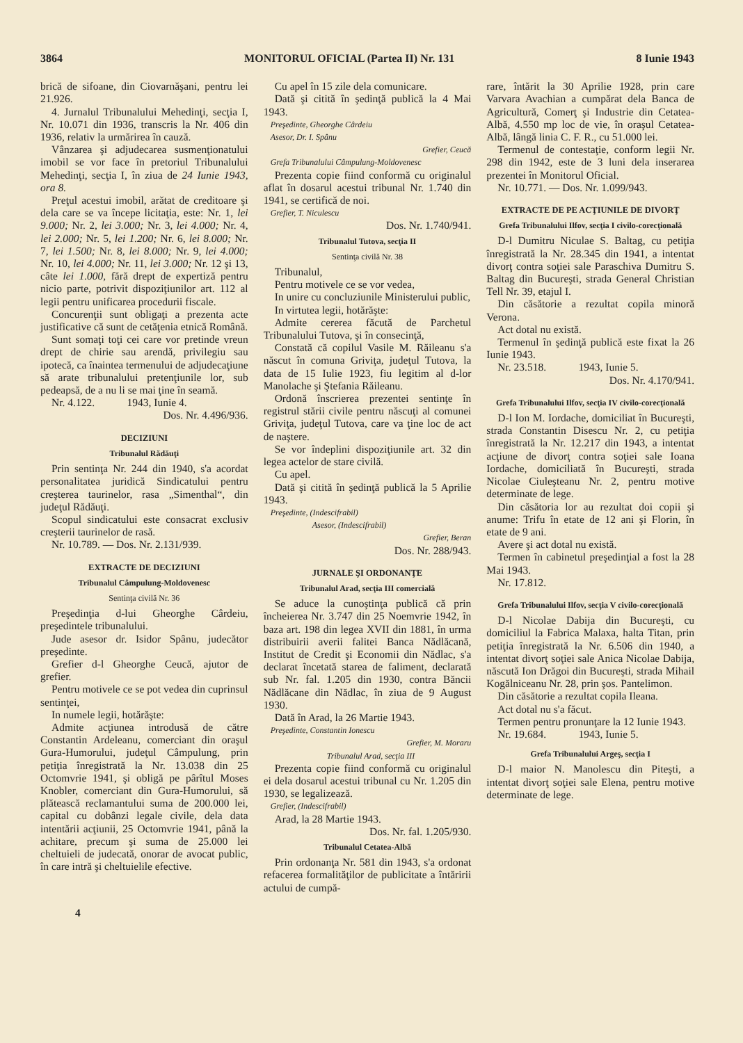3864 MONITORUL OFICIAL (Partea II) Nr. 131 8 Iunie 1943
brică de sifoane, din Ciovarnăşani, pentru lei 21.926.
4. Jurnalul Tribunalului Mehedinţi, secţia I, Nr. 10.071 din 1936, transcris la Nr. 406 din 1936, relativ la urmărirea în cauză.
Vânzarea şi adjudecarea susmenţionatului imobil se vor face în pretoriul Tribunalului Mehedinţi, secţia I, în ziua de 24 Iunie 1943, ora 8.
Preţul acestui imobil, arătat de creditoare şi dela care se va începe licitaţia, este: Nr. 1, lei 9.000; Nr. 2, lei 3.000; Nr. 3, lei 4.000; Nr. 4, lei 2.000; Nr. 5, lei 1.200; Nr. 6, lei 8.000; Nr. 7, lei 1.500; Nr. 8, lei 8.000; Nr. 9, lei 4.000; Nr. 10, lei 4.000; Nr. 11, lei 3.000; Nr. 12 şi 13, câte lei 1.000, fără drept de expertiză pentru nicio parte, potrivit dispoziţiunilor art. 112 al legii pentru unificarea procedurii fiscale.
Concurenţii sunt obligaţi a prezenta acte justificative că sunt de cetăţenia etnică Română.
Sunt somaţi toţi cei care vor pretinde vreun drept de chirie sau arendă, privilegiu sau ipotecă, ca înaintea termenului de adjudecaţiune să arate tribunalului pretenţiunile lor, sub pedeapsă, de a nu li se mai ţine în seamă.
Nr. 4.122. 1943, Iunie 4.
Dos. Nr. 4.496/936.
DECIZIUNI
Tribunalul Rădăuţi
Prin sentinţa Nr. 244 din 1940, s'a acordat personalitatea juridică Sindicatului pentru creşterea taurinelor, rasa „Simenthal“, din judeţul Rădăuţi.
Scopul sindicatului este consacrat exclusiv creşterii taurinelor de rasă.
Nr. 10.789. — Dos. Nr. 2.131/939.
EXTRACTE DE DECIZIUNI
Tribunalul Câmpulung-Moldovenesc
Sentinţa civilă Nr. 36
Preşedinţia d-lui Gheorghe Cârdeiu, preşedintele tribunalului.
Jude asesor dr. Isidor Spânu, judecător preşedinte.
Grefier d-l Gheorghe Ceucă, ajutor de grefier.
Pentru motivele ce se pot vedea din cuprinsul sentinţei,
In numele legii, hotărăşte:
Admite acţiunea introdusă de către Constantin Ardeleanu, comerciant din oraşul Gura-Humorului, judeţul Câmpulung, prin petiţia înregistrată la Nr. 13.038 din 25 Octomvrie 1941, şi obligă pe pârîtul Moses Knobler, comerciant din Gura-Humorului, să plătească reclamantului suma de 200.000 lei, capital cu dobânzi legale civile, dela data intentării acţiunii, 25 Octomvrie 1941, până la achitare, precum şi suma de 25.000 lei cheltuieli de judecată, onorar de avocat public, în care intră şi cheltuielile efective.
Cu apel în 15 zile dela comunicare.
Dată şi citită în şedinţă publică la 4 Mai 1943.
Preşedinte, Gheorghe Cârdeiu
Asesor, Dr. I. Spânu
Grefier, Ceucă
Grefa Tribunalului Câmpulung-Moldovenesc
Prezenta copie fiind conformă cu originalul aflat în dosarul acestui tribunal Nr. 1.740 din 1941, se certifică de noi.
Grefier, T. Niculescu
Dos. Nr. 1.740/941.
Tribunalul Tutova, secţia II
Sentinţa civilă Nr. 38
Tribunalul,
Pentru motivele ce se vor vedea,
In unire cu concluziunile Ministerului public,
In virtutea legii, hotărăşte:
Admite cererea făcută de Parchetul Tribunalului Tutova, şi în consecinţă,
Constată că copilul Vasile M. Răileanu s'a născut în comuna Griviţa, judeţul Tutova, la data de 15 Iulie 1923, fiu legitim al d-lor Manolache şi Ştefania Răileanu.
Ordonă înscrierea prezentei sentinţe în registrul stării civile pentru născuţi al comunei Griviţa, judeţul Tutova, care va ţine loc de act de naştere.
Se vor îndeplini dispoziţiunile art. 32 din legea actelor de stare civilă.
Cu apel.
Dată şi citită în şedinţă publică la 5 Aprilie 1943.
Preşedinte, (Indescifrabil)
Asesor, (Indescifrabil)
Grefier, Beran
Dos. Nr. 288/943.
JURNALE ŞI ORDONANŢE
Tribunalul Arad, secţia III comercială
Se aduce la cunoştinţa publică că prin încheierea Nr. 3.747 din 25 Noemvrie 1942, în baza art. 198 din legea XVII din 1881, în urma distribuirii averii falitei Banca Nădlăcană, Institut de Credit şi Economii din Nădlac, s'a declarat încetată starea de faliment, declarată sub Nr. fal. 1.205 din 1930, contra Băncii Nădlăcane din Nădlac, în ziua de 9 August 1930.
Dată în Arad, la 26 Martie 1943.
Preşedinte, Constantin Ionescu
Grefier, M. Moraru
Tribunalul Arad, secţia III
Prezenta copie fiind conformă cu originalul ei dela dosarul acestui tribunal cu Nr. 1.205 din 1930, se legalizează.
Grefier, (Indescifrabil)
Arad, la 28 Martie 1943.
Dos. Nr. fal. 1.205/930.
Tribunalul Cetatea-Albă
Prin ordonanţa Nr. 581 din 1943, s'a ordonat refacerea formalităţilor de publicitate a întăririi actului de cumpă-
rare, întărit la 30 Aprilie 1928, prin care Varvara Avachian a cumpărat dela Banca de Agricultură, Comerţ şi Industrie din Cetatea-Albă, 4.550 mp loc de vie, în oraşul Cetatea-Albă, lângă linia C. F. R., cu 51.000 lei.
Termenul de contestaţie, conform legii Nr. 298 din 1942, este de 3 luni dela inserarea prezentei în Monitorul Oficial.
Nr. 10.771. — Dos. Nr. 1.099/943.
EXTRACTE DE PE ACŢIUNILE DE DIVORŢ
Grefa Tribunalului Ilfov, secţia I civilo-corecţională
D-l Dumitru Niculae S. Baltag, cu petiţia înregistrată la Nr. 28.345 din 1941, a intentat divorţ contra soţiei sale Paraschiva Dumitru S. Baltag din Bucureşti, strada General Christian Tell Nr. 39, etajul I.
Din căsătorie a rezultat copila minoră Verona.
Act dotal nu există.
Termenul în şedinţă publică este fixat la 26 Iunie 1943.
Nr. 23.518. 1943, Iunie 5.
Dos. Nr. 4.170/941.
Grefa Tribunalului Ilfov, secţia IV civilo-corecţională
D-l Ion M. Iordache, domiciliat în Bucureşti, strada Constantin Disescu Nr. 2, cu petiţia înregistrată la Nr. 12.217 din 1943, a intentat acţiune de divorţ contra soţiei sale Ioana Iordache, domiciliată în Bucureşti, strada Nicolae Ciuleşteanu Nr. 2, pentru motive determinate de lege.
Din căsătoria lor au rezultat doi copii şi anume: Trifu în etate de 12 ani şi Florin, în etate de 9 ani.
Avere şi act dotal nu există.
Termen în cabinetul preşedinţial a fost la 28 Mai 1943.
Nr. 17.812.
Grefa Tribunalului Ilfov, secţia V civilo-corecţională
D-l Nicolae Dabija din Bucureşti, cu domiciliul la Fabrica Malaxa, halta Titan, prin petiţia înregistrată la Nr. 6.506 din 1940, a intentat divorţ soţiei sale Anica Nicolae Dabija, născută Ion Drăgoi din Bucureşti, strada Mihail Kogălniceanu Nr. 28, prin şos. Pantelimon.
Din căsătorie a rezultat copila Ileana.
Act dotal nu s'a făcut.
Termen pentru pronunţare la 12 Iunie 1943.
Nr. 19.684. 1943, Iunie 5.
Grefa Tribunalului Argeş, secţia I
D-l maior N. Manolescu din Piteşti, a intentat divorţ soţiei sale Elena, pentru motive determinate de lege.
4